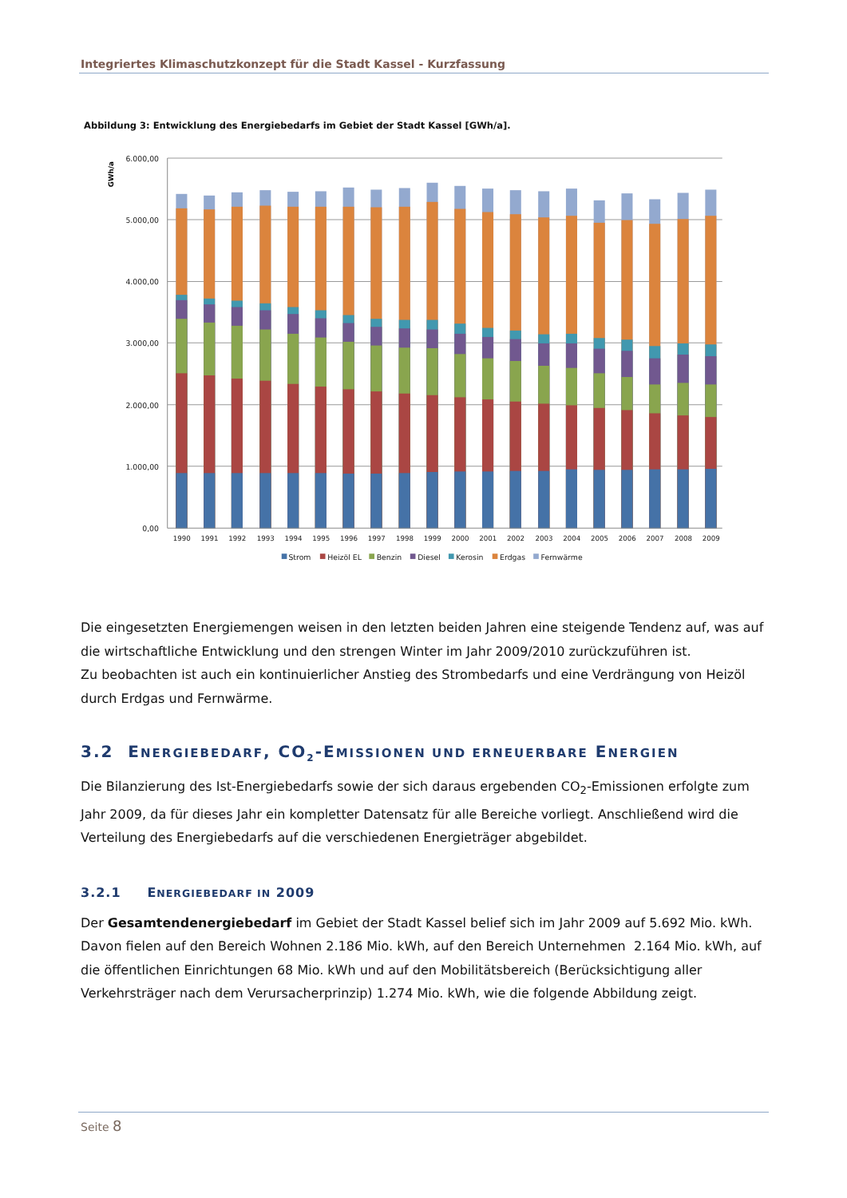Integriertes Klimaschutzkonzept für die Stadt Kassel - Kurzfassung
Abbildung 3: Entwicklung des Energiebedarfs im Gebiet der Stadt Kassel [GWh/a].
6.000,00
5.000,00
4.000,00
3.000,00
2.000,00
1.000,00
0,00
GWh/a
1990
1991
1992
1993
1994
1995
1996
1997
1998
1999
2000
2001
2002
2003
2004
2005
2006
2007
2008
2009
Strom
Heizöl EL
Benzin
Diesel
Kerosin
Erdgas
Fernwärme
Die eingesetzten Energiemengen weisen in den letzten beiden Jahren eine steigende Tendenz auf, was auf die wirtschaftliche Entwicklung und den strengen Winter im Jahr 2009/2010 zurückzuführen ist.
Zu beobachten ist auch ein kontinuierlicher Anstieg des Strombedarfs und eine Verdrängung von Heizöl durch Erdgas und Fernwärme.
3.2 ENERGIEBEDARF, CO<sub>2</sub>-EMISSIONEN UND ERNEUERBARE ENERGIEN
Die Bilanzierung des Ist-Energiebedarfs sowie der sich daraus ergebenden CO<sub>2</sub>-Emissionen erfolgte zum Jahr 2009, da für dieses Jahr ein kompletter Datensatz für alle Bereiche vorliegt. Anschließend wird die Verteilung des Energiebedarfs auf die verschiedenen Energieträger abgebildet.
3.2.1 ENERGIEBEDARF IN 2009
Der Gesamtendenergiebedarf im Gebiet der Stadt Kassel belief sich im Jahr 2009 auf 5.692 Mio. kWh. Davon fielen auf den Bereich Wohnen 2.186 Mio. kWh, auf den Bereich Unternehmen 2.164 Mio. kWh, auf die öffentlichen Einrichtungen 68 Mio. kWh und auf den Mobilitätsbereich (Berücksichtigung aller Verkehrsträger nach dem Verursacherprinzip) 1.274 Mio. kWh, wie die folgende Abbildung zeigt.
Seite 8